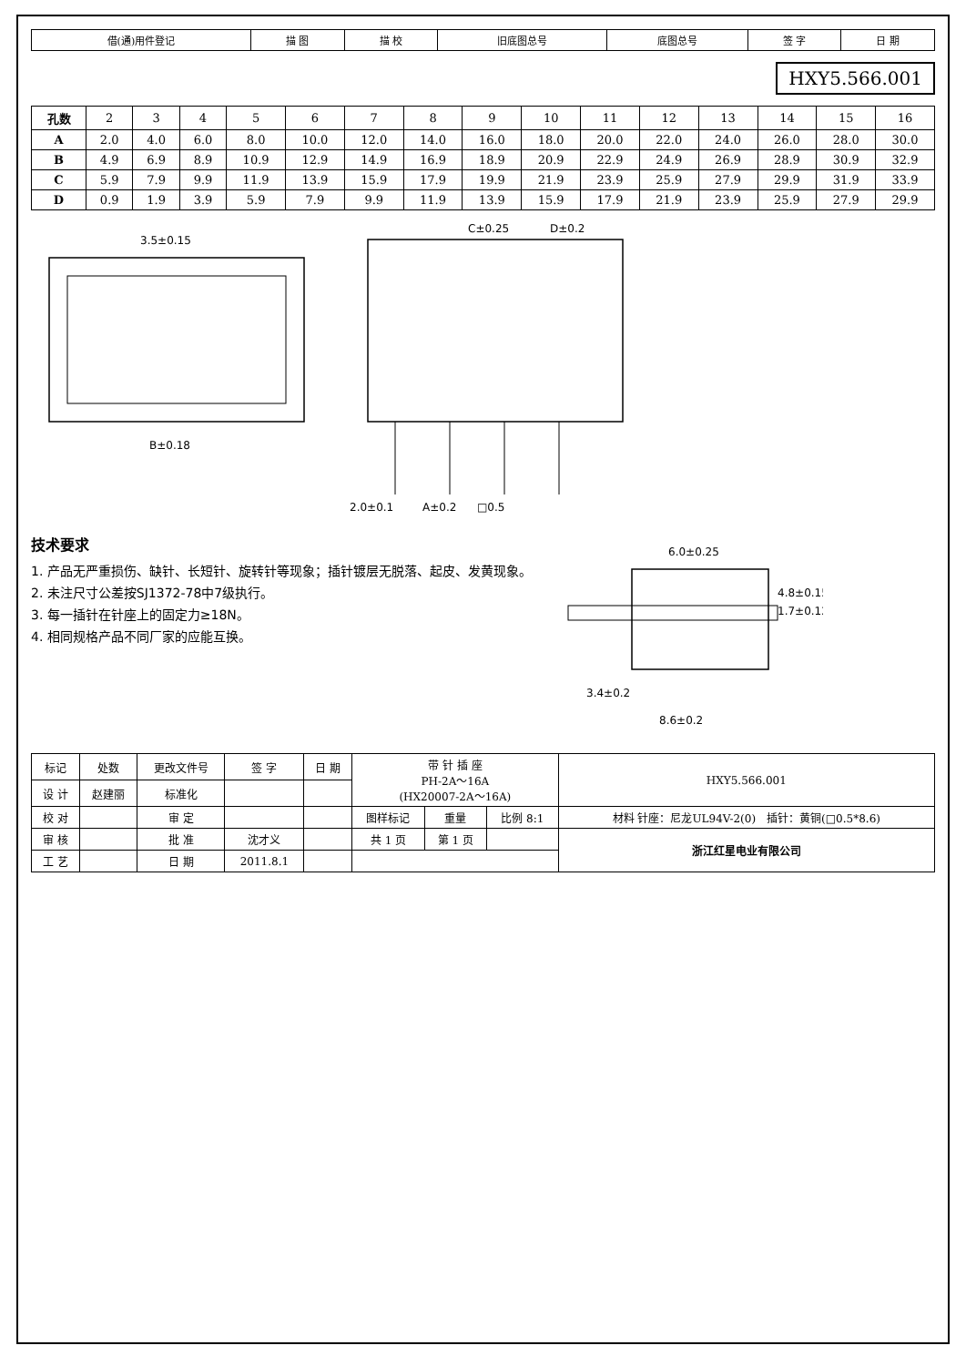| 借(通)用件登记 | 描 图 | 描 校 | 旧底图总号 | 底图总号 | 签 字 | 日 期 |
HXY5.566.001
| 孔数 | 2 | 3 | 4 | 5 | 6 | 7 | 8 | 9 | 10 | 11 | 12 | 13 | 14 | 15 | 16 |
| A | 2.0 | 4.0 | 6.0 | 8.0 | 10.0 | 12.0 | 14.0 | 16.0 | 18.0 | 20.0 | 22.0 | 24.0 | 26.0 | 28.0 | 30.0 |
| B | 4.9 | 6.9 | 8.9 | 10.9 | 12.9 | 14.9 | 16.9 | 18.9 | 20.9 | 22.9 | 24.9 | 26.9 | 28.9 | 30.9 | 32.9 |
| C | 5.9 | 7.9 | 9.9 | 11.9 | 13.9 | 15.9 | 17.9 | 19.9 | 21.9 | 23.9 | 25.9 | 27.9 | 29.9 | 31.9 | 33.9 |
| D | 0.9 | 1.9 | 3.9 | 5.9 | 7.9 | 9.9 | 11.9 | 13.9 | 15.9 | 17.9 | 21.9 | 23.9 | 25.9 | 27.9 | 29.9 |
3.5±0.15
B±0.18
2.0±0.1
A±0.2
□0.5
C±0.25
D±0.2
技术要求
1. 产品无严重损伤、缺针、长短针、旋转针等现象；插针镀层无脱落、起皮、发黄现象。
2. 未注尺寸公差按SJ1372-78中7级执行。
3. 每一插针在针座上的固定力≥18N。
4. 相同规格产品不同厂家的应能互换。
6.0±0.25
4.8±0.15
1.7±0.12
3.4±0.2
8.6±0.2
| 标记 | 处数 | 更改文件号 | 签 字 | 日 期 | 带 针 插 座 PH-2A～16A (HX20007-2A～16A) | | | HXY5.566.001 |
| 设 计 | 赵建丽 | 标准化 | | | | | | |
| 校 对 | | 审 定 | | | 图样标记 | 重量 | 比例 8:1 | 材料 针座：尼龙UL94V-2(0) 插针：黄铜(□0.5*8.6) |
| 审 核 | | 批 准 | 沈才义 | | 共 1 页 | 第 1 页 | | 浙江红星电业有限公司 |
| 工 艺 | | 日 期 | 2011.8.1 | | | | | |